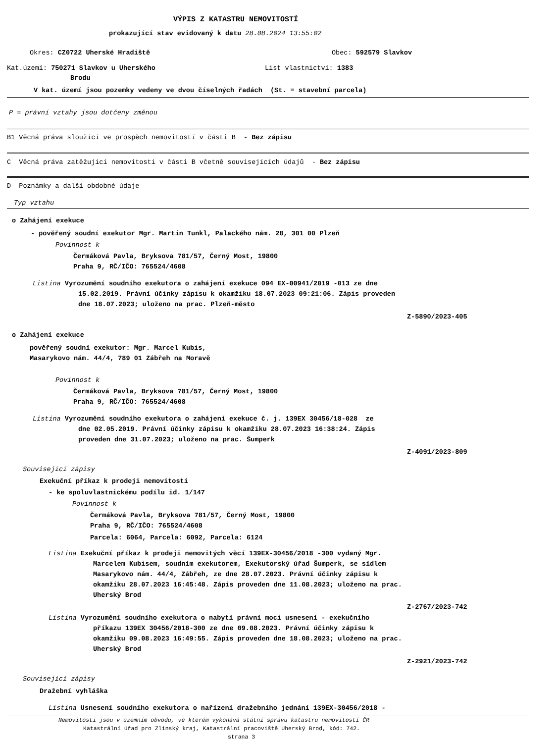VÝPIS Z KATASTRU NEMOVITOSTÍ
prokazující stav evidovaný k datu 28.08.2024 13:55:02
Okres: CZ0722 Uherské Hradiště Obec: 592579 Slavkov
Kat.území: 750271 Slavkov u Uherského List vlastnictví: 1383
Brodu
V kat. území jsou pozemky vedeny ve dvou číselných řadách (St. = stavební parcela)
P = právní vztahy jsou dotčeny změnou
B1 Věcná práva sloužící ve prospěch nemovitostí v části B - Bez zápisu
C Věcná práva zatěžující nemovitosti v části B včetně souvisejících údajů - Bez zápisu
D Poznámky a další obdobné údaje
Typ vztahu
o Zahájení exekuce
- pověřený soudní exekutor Mgr. Martin Tunkl, Palackého nám. 28, 301 00 Plzeň
Povinnost k
Čermáková Pavla, Bryksova 781/57, Černý Most, 19800
Praha 9, RČ/IČO: 765524/4608
Listina Vyrozumění soudního exekutora o zahájení exekuce 094 EX-00941/2019 -013 ze dne
15.02.2019. Právní účinky zápisu k okamžiku 18.07.2023 09:21:06. Zápis proveden
dne 18.07.2023; uloženo na prac. Plzeň-město
Z-5890/2023-405
o Zahájení exekuce
pověřený soudní exekutor: Mgr. Marcel Kubis,
Masarykovo nám. 44/4, 789 01 Zábřeh na Moravě
Povinnost k
Čermáková Pavla, Bryksova 781/57, Černý Most, 19800
Praha 9, RČ/IČO: 765524/4608
Listina Vyrozumění soudního exekutora o zahájení exekuce č. j. 139EX 30456/18-028 ze
dne 02.05.2019. Právní účinky zápisu k okamžiku 28.07.2023 16:38:24. Zápis
proveden dne 31.07.2023; uloženo na prac. Šumperk
Z-4091/2023-809
Související zápisy
Exekuční příkaz k prodeji nemovitosti
- ke spoluvlastnickému podílu id. 1/147
Povinnost k
Čermáková Pavla, Bryksova 781/57, Černý Most, 19800
Praha 9, RČ/IČO: 765524/4608
Parcela: 6064, Parcela: 6092, Parcela: 6124
Listina Exekuční příkaz k prodeji nemovitých věcí 139EX-30456/2018 -300 vydaný Mgr.
Marcelem Kubisem, soudním exekutorem, Exekutorský úřad Šumperk, se sídlem
Masarykovo nám. 44/4, Zábřeh, ze dne 28.07.2023. Právní účinky zápisu k
okamžiku 28.07.2023 16:45:48. Zápis proveden dne 11.08.2023; uloženo na prac.
Uherský Brod
Z-2767/2023-742
Listina Vyrozumění soudního exekutora o nabytí právní moci usnesení - exekučního
příkazu 139EX 30456/2018-300 ze dne 09.08.2023. Právní účinky zápisu k
okamžiku 09.08.2023 16:49:55. Zápis proveden dne 18.08.2023; uloženo na prac.
Uherský Brod
Z-2921/2023-742
Související zápisy
Dražební vyhláška
Listina Usnesení soudního exekutora o nařízení dražebního jednání 139EX-30456/2018 -
Nemovitosti jsou v územním obvodu, ve kterém vykonává státní správu katastru nemovitostí ČR
Katastrální úřad pro Zlínský kraj, Katastrální pracoviště Uherský Brod, kód: 742.
strana 3